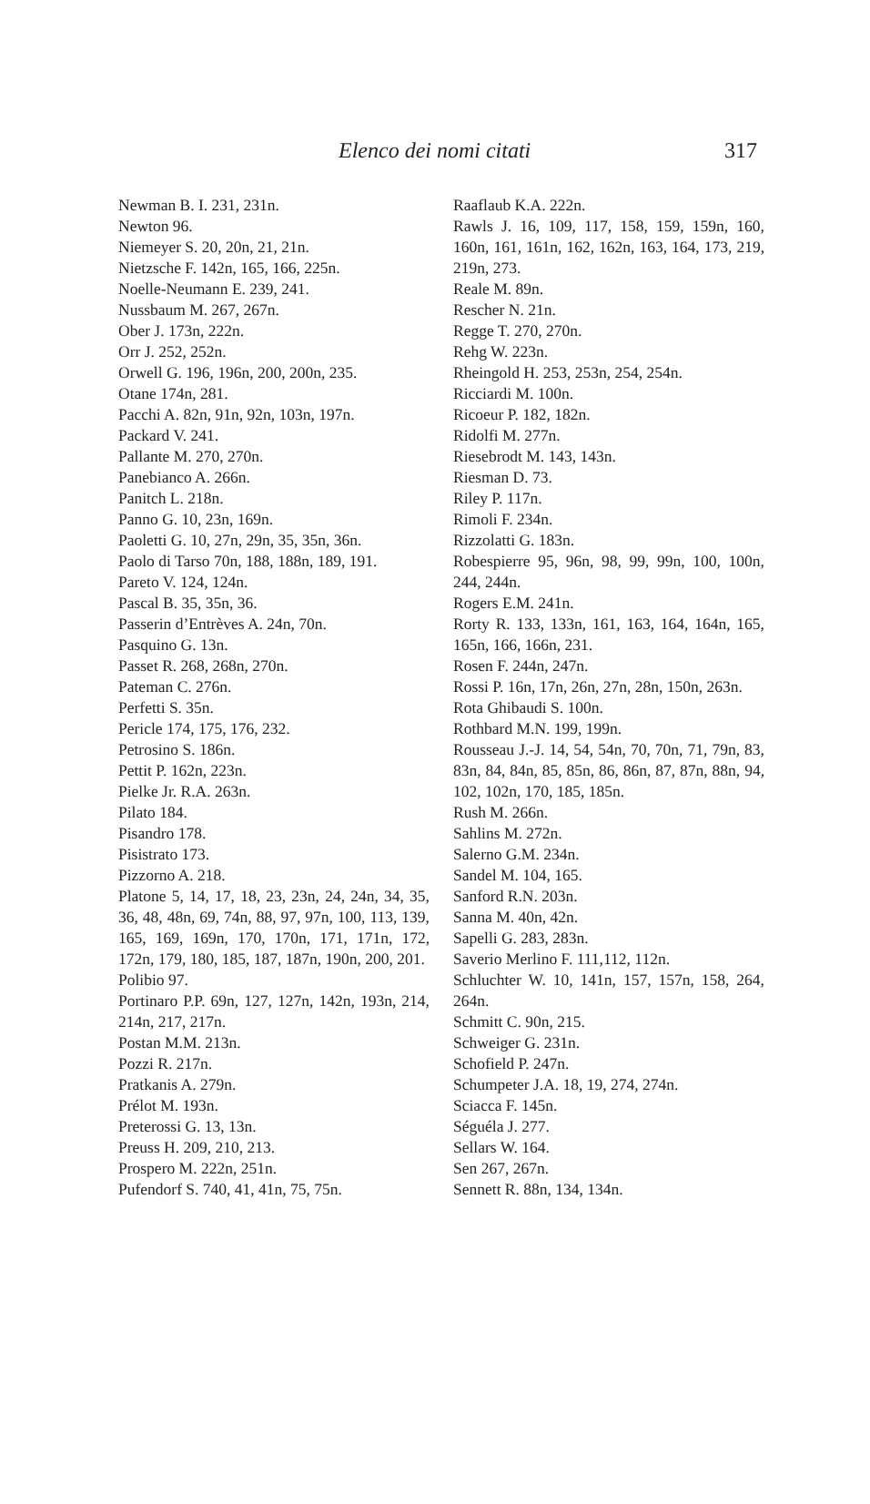Elenco dei nomi citati 317
Newman B. I. 231, 231n.
Newton 96.
Niemeyer S. 20, 20n, 21, 21n.
Nietzsche F. 142n, 165, 166, 225n.
Noelle-Neumann E. 239, 241.
Nussbaum M. 267, 267n.
Ober J. 173n, 222n.
Orr J. 252, 252n.
Orwell G. 196, 196n, 200, 200n, 235.
Otane 174n, 281.
Pacchi A. 82n, 91n, 92n, 103n, 197n.
Packard V. 241.
Pallante M. 270, 270n.
Panebianco A. 266n.
Panitch L. 218n.
Panno G. 10, 23n, 169n.
Paoletti G. 10, 27n, 29n, 35, 35n, 36n.
Paolo di Tarso 70n, 188, 188n, 189, 191.
Pareto V. 124, 124n.
Pascal B. 35, 35n, 36.
Passerin d’Entrèves A. 24n, 70n.
Pasquino G. 13n.
Passet R. 268, 268n, 270n.
Pateman C. 276n.
Perfetti S. 35n.
Pericle 174, 175, 176, 232.
Petrosino S. 186n.
Pettit P. 162n, 223n.
Pielke Jr. R.A. 263n.
Pilato 184.
Pisandro 178.
Pisistrato 173.
Pizzorno A. 218.
Platone 5, 14, 17, 18, 23, 23n, 24, 24n, 34, 35, 36, 48, 48n, 69, 74n, 88, 97, 97n, 100, 113, 139, 165, 169, 169n, 170, 170n, 171, 171n, 172, 172n, 179, 180, 185, 187, 187n, 190n, 200, 201.
Polibio 97.
Portinaro P.P. 69n, 127, 127n, 142n, 193n, 214, 214n, 217, 217n.
Postan M.M. 213n.
Pozzi R. 217n.
Pratkanis A. 279n.
Prélot M. 193n.
Preterossi G. 13, 13n.
Preuss H. 209, 210, 213.
Prospero M. 222n, 251n.
Pufendorf S. 740, 41, 41n, 75, 75n.
Raaflaub K.A. 222n.
Rawls J. 16, 109, 117, 158, 159, 159n, 160, 160n, 161, 161n, 162, 162n, 163, 164, 173, 219, 219n, 273.
Reale M. 89n.
Rescher N. 21n.
Regge T. 270, 270n.
Rehg W. 223n.
Rheingold H. 253, 253n, 254, 254n.
Ricciardi M. 100n.
Ricoeur P. 182, 182n.
Ridolfi M. 277n.
Riesebrodt M. 143, 143n.
Riesman D. 73.
Riley P. 117n.
Rimoli F. 234n.
Rizzolatti G. 183n.
Robespierre 95, 96n, 98, 99, 99n, 100, 100n, 244, 244n.
Rogers E.M. 241n.
Rorty R. 133, 133n, 161, 163, 164, 164n, 165, 165n, 166, 166n, 231.
Rosen F. 244n, 247n.
Rossi P. 16n, 17n, 26n, 27n, 28n, 150n, 263n.
Rota Ghibaudi S. 100n.
Rothbard M.N. 199, 199n.
Rousseau J.-J. 14, 54, 54n, 70, 70n, 71, 79n, 83, 83n, 84, 84n, 85, 85n, 86, 86n, 87, 87n, 88n, 94, 102, 102n, 170, 185, 185n.
Rush M. 266n.
Sahlins M. 272n.
Salerno G.M. 234n.
Sandel M. 104, 165.
Sanford R.N. 203n.
Sanna M. 40n, 42n.
Sapelli G. 283, 283n.
Saverio Merlino F. 111,112, 112n.
Schluchter W. 10, 141n, 157, 157n, 158, 264, 264n.
Schmitt C. 90n, 215.
Schweiger G. 231n.
Schofield P. 247n.
Schumpeter J.A. 18, 19, 274, 274n.
Sciacca F. 145n.
Séguéla J. 277.
Sellars W. 164.
Sen 267, 267n.
Sennett R. 88n, 134, 134n.